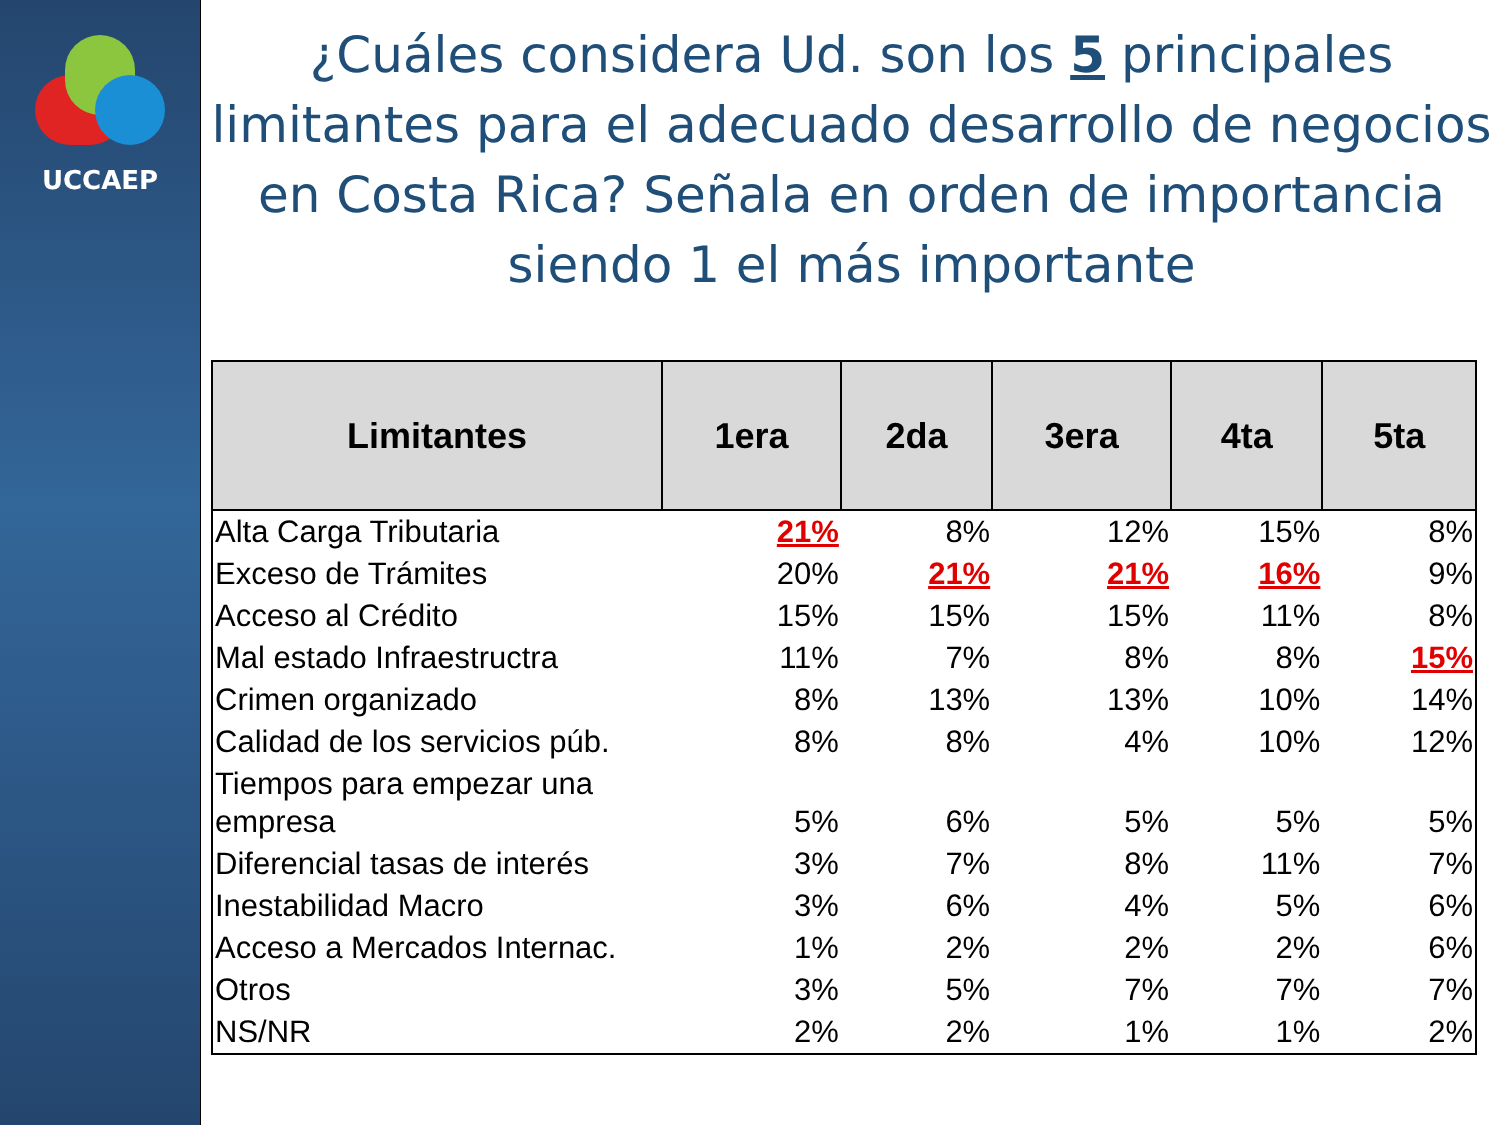UCCAEP
¿Cuáles considera Ud. son los 5 principales limitantes para el adecuado desarrollo de negocios en Costa Rica? Señala en orden de importancia siendo 1 el más importante
| Limitantes | 1era | 2da | 3era | 4ta | 5ta |
| --- | --- | --- | --- | --- | --- |
| Alta Carga Tributaria | 21% | 8% | 12% | 15% | 8% |
| Exceso de Trámites | 20% | 21% | 21% | 16% | 9% |
| Acceso al Crédito | 15% | 15% | 15% | 11% | 8% |
| Mal estado Infraestructra | 11% | 7% | 8% | 8% | 15% |
| Crimen organizado | 8% | 13% | 13% | 10% | 14% |
| Calidad de los servicios púb. | 8% | 8% | 4% | 10% | 12% |
| Tiempos para empezar una empresa | 5% | 6% | 5% | 5% | 5% |
| Diferencial tasas de interés | 3% | 7% | 8% | 11% | 7% |
| Inestabilidad Macro | 3% | 6% | 4% | 5% | 6% |
| Acceso a Mercados Internac. | 1% | 2% | 2% | 2% | 6% |
| Otros | 3% | 5% | 7% | 7% | 7% |
| NS/NR | 2% | 2% | 1% | 1% | 2% |